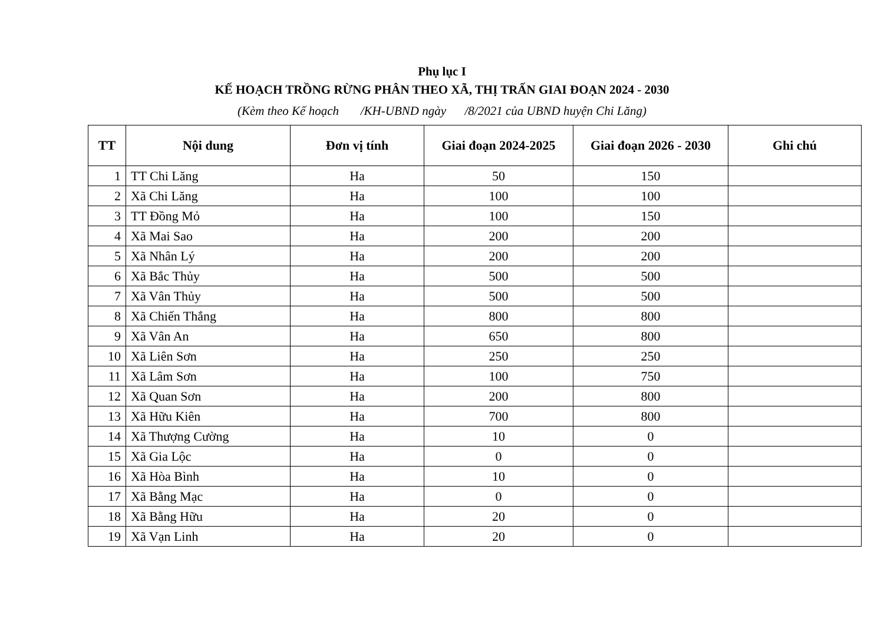Phụ lục I
KẾ HOẠCH TRỒNG RỪNG PHÂN THEO XÃ, THỊ TRẤN GIAI ĐOẠN 2024 - 2030
(Kèm theo Kế hoạch /KH-UBND ngày /8/2021 của UBND huyện Chi Lăng)
| TT | Nội dung | Đơn vị tính | Giai đoạn 2024-2025 | Giai đoạn 2026 - 2030 | Ghi chú |
| --- | --- | --- | --- | --- | --- |
| 1 | TT Chi Lăng | Ha | 50 | 150 | |
| 2 | Xã Chi Lăng | Ha | 100 | 100 | |
| 3 | TT Đồng Mỏ | Ha | 100 | 150 | |
| 4 | Xã Mai Sao | Ha | 200 | 200 | |
| 5 | Xã Nhân Lý | Ha | 200 | 200 | |
| 6 | Xã Bắc Thủy | Ha | 500 | 500 | |
| 7 | Xã Vân Thủy | Ha | 500 | 500 | |
| 8 | Xã Chiến Thắng | Ha | 800 | 800 | |
| 9 | Xã Vân An | Ha | 650 | 800 | |
| 10 | Xã Liên Sơn | Ha | 250 | 250 | |
| 11 | Xã Lâm Sơn | Ha | 100 | 750 | |
| 12 | Xã Quan Sơn | Ha | 200 | 800 | |
| 13 | Xã Hữu Kiên | Ha | 700 | 800 | |
| 14 | Xã Thượng Cường | Ha | 10 | 0 | |
| 15 | Xã Gia Lộc | Ha | 0 | 0 | |
| 16 | Xã Hòa Bình | Ha | 10 | 0 | |
| 17 | Xã Bằng Mạc | Ha | 0 | 0 | |
| 18 | Xã Bằng Hữu | Ha | 20 | 0 | |
| 19 | Xã Vạn Linh | Ha | 20 | 0 | |